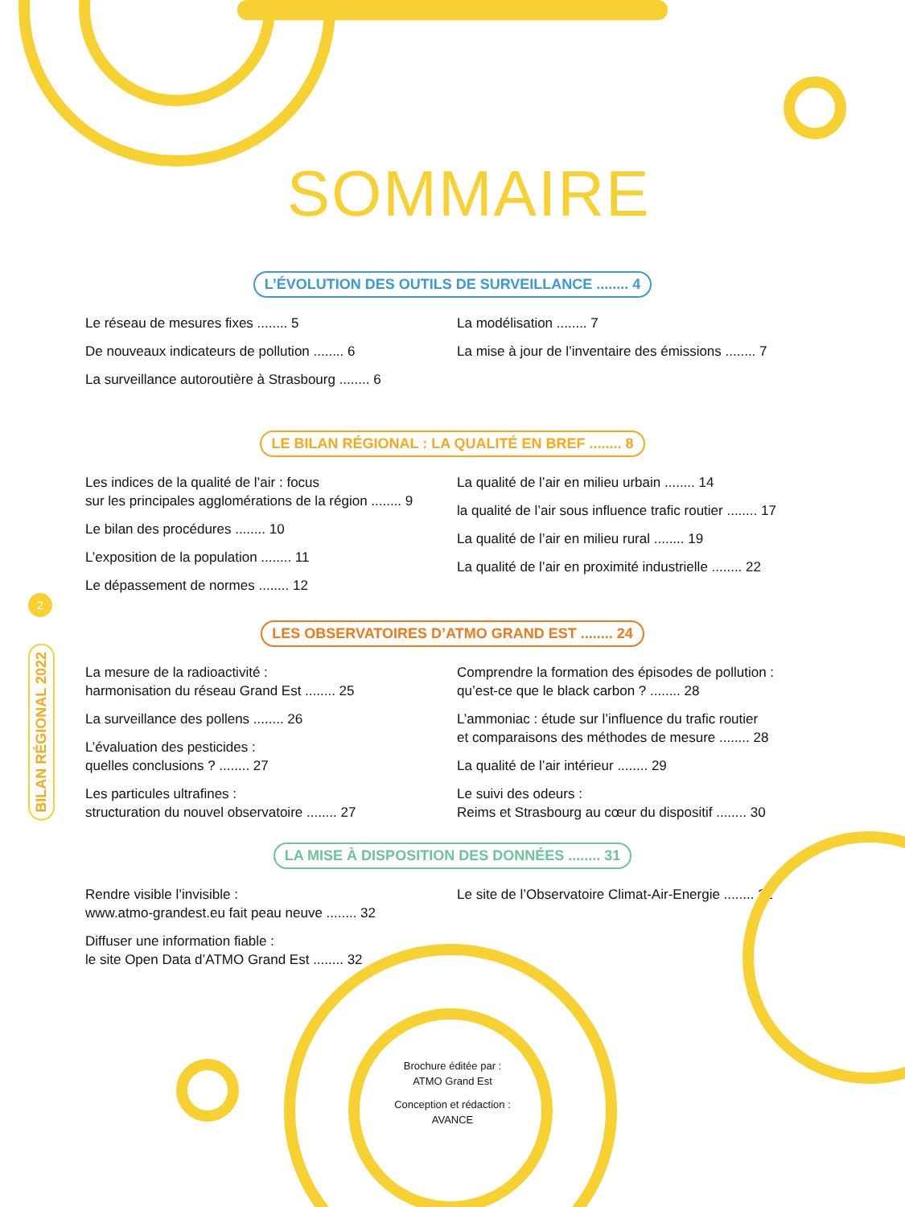SOMMAIRE
L’ÉVOLUTION DES OUTILS DE SURVEILLANCE ........ 4
Le réseau de mesures fixes ........ 5
De nouveaux indicateurs de pollution ........ 6
La surveillance autoroutière à Strasbourg ........ 6
La modélisation ........ 7
La mise à jour de l’inventaire des émissions ........ 7
LE BILAN RÉGIONAL : LA QUALITÉ EN BREF ........ 8
Les indices de la qualité de l’air : focus
sur les principales agglomérations de la région ........ 9
Le bilan des procédures ........ 10
L’exposition de la population ........ 11
Le dépassement de normes ........ 12
La qualité de l’air en milieu urbain ........ 14
la qualité de l’air sous influence trafic routier ........ 17
La qualité de l’air en milieu rural ........ 19
La qualité de l’air en proximité industrielle ........ 22
LES OBSERVATOIRES D’ATMO GRAND EST ........ 24
La mesure de la radioactivité :
harmonisation du réseau Grand Est ........ 25
La surveillance des pollens ........ 26
L’évaluation des pesticides :
quelles conclusions ? ........ 27
Les particules ultrafines :
structuration du nouvel observatoire ........ 27
Comprendre la formation des épisodes de pollution :
qu’est-ce que le black carbon ? ........ 28
L’ammoniac : étude sur l’influence du trafic routier
et comparaisons des méthodes de mesure ........ 28
La qualité de l’air intérieur ........ 29
Le suivi des odeurs :
Reims et Strasbourg au cœur du dispositif ........ 30
LA MISE À DISPOSITION DES DONNÉES ........ 31
Rendre visible l’invisible :
www.atmo-grandest.eu fait peau neuve ........ 32
Diffuser une information fiable :
le site Open Data d’ATMO Grand Est ........ 32
Le site de l’Observatoire Climat-Air-Energie ........ 32
2
BILAN RÉGIONAL 2022
Brochure éditée par :
ATMO Grand Est
Conception et rédaction :
AVANCE